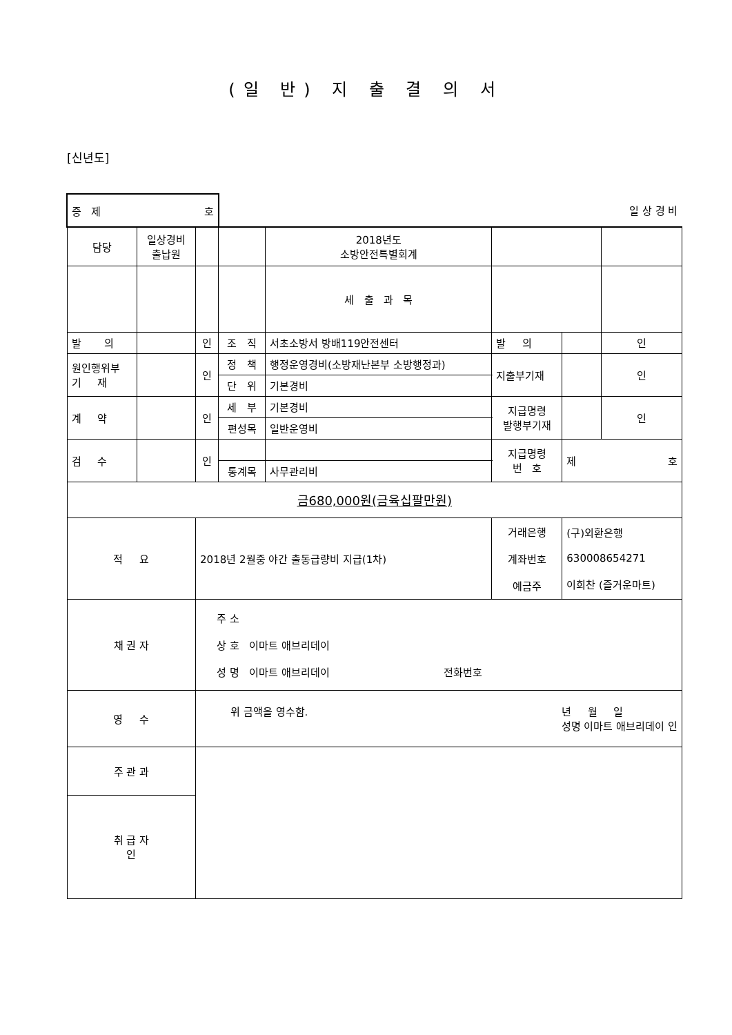(일 반) 지 출 결 의 서
[신년도]
| 증 제 호 | | | 일 상 경 비 | | | | |
| 담당 | 일상경비 출납원 | | | 2018년도 소방안전특별회계 | | | |
| | | | | 세 출 과 목 | | | |
| 발 의 | | 인 | 조 직 | 서초소방서 방배119안전센터 | 발 의 | | 인 |
| | | | 정 책 | 행정운영경비(소방재난본부 소방행정과) | | | |
| 원인행위부 기 재 | | 인 | | | 지출부기재 | | 인 |
| | | | 단 위 | 기본경비 | | | |
| 계 약 | | 인 | 세 부 | 기본경비 | 지급명령 발행부기재 | | 인 |
| | | | 편성목 | 일반운영비 | | | |
| 검 수 | | 인 | | | 지급명령 번 호 | 제 호 | |
| | | | 통계목 | 사무관리비 | | | |
| 금680,000원(금육십팔만원) | | | | | | | |
| 적 요 | | 2018년 2월중 야간 출동급량비 지급(1차) | | | 거래은행 계좌번호 예금주 | (구)외환은행 630008654271 이희찬 (즐거운마트) | |
| 채 권 자 | | 주 소 상 호 이마트 애브리데이 성 명 이마트 애브리데이 전화번호 | | | | | |
| 영 수 | | 위 금액을 영수함. 년 월 일 성명 이마트 애브리데이 인 | | | | | |
| 주 관 과 | | | | | | | |
| 취 급 자 인 | | | | | | | |